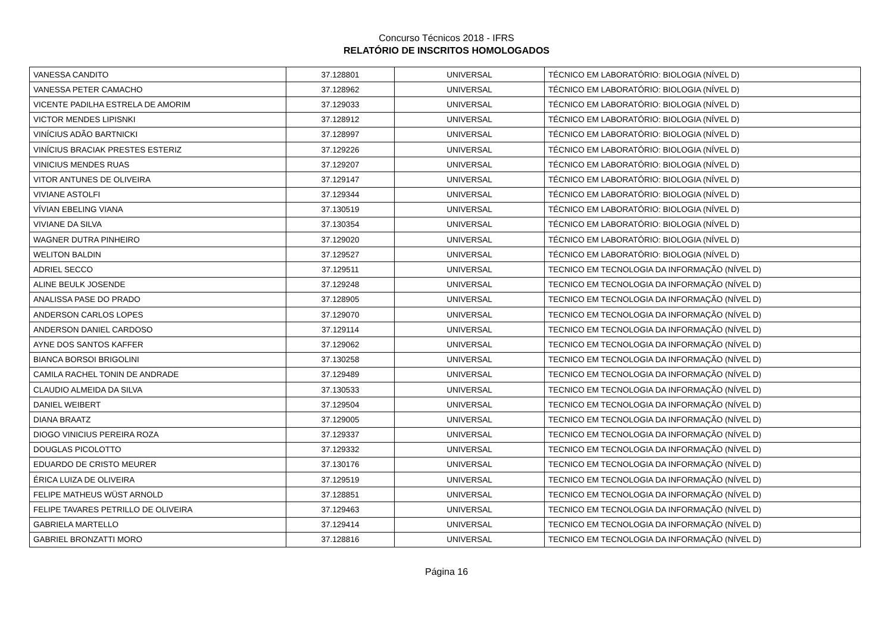Concurso Técnicos 2018 - IFRS
RELATÓRIO DE INSCRITOS HOMOLOGADOS
| VANESSA CANDITO | 37.128801 | UNIVERSAL | TÉCNICO EM LABORATÓRIO: BIOLOGIA (NÍVEL D) |
| VANESSA PETER CAMACHO | 37.128962 | UNIVERSAL | TÉCNICO EM LABORATÓRIO: BIOLOGIA (NÍVEL D) |
| VICENTE PADILHA ESTRELA DE AMORIM | 37.129033 | UNIVERSAL | TÉCNICO EM LABORATÓRIO: BIOLOGIA (NÍVEL D) |
| VICTOR MENDES LIPISNKI | 37.128912 | UNIVERSAL | TÉCNICO EM LABORATÓRIO: BIOLOGIA (NÍVEL D) |
| VINÍCIUS ADÃO BARTNICKI | 37.128997 | UNIVERSAL | TÉCNICO EM LABORATÓRIO: BIOLOGIA (NÍVEL D) |
| VINÍCIUS BRACIAK PRESTES ESTERIZ | 37.129226 | UNIVERSAL | TÉCNICO EM LABORATÓRIO: BIOLOGIA (NÍVEL D) |
| VINICIUS MENDES RUAS | 37.129207 | UNIVERSAL | TÉCNICO EM LABORATÓRIO: BIOLOGIA (NÍVEL D) |
| VITOR ANTUNES DE OLIVEIRA | 37.129147 | UNIVERSAL | TÉCNICO EM LABORATÓRIO: BIOLOGIA (NÍVEL D) |
| VIVIANE ASTOLFI | 37.129344 | UNIVERSAL | TÉCNICO EM LABORATÓRIO: BIOLOGIA (NÍVEL D) |
| VÍVIAN EBELING VIANA | 37.130519 | UNIVERSAL | TÉCNICO EM LABORATÓRIO: BIOLOGIA (NÍVEL D) |
| VIVIANE DA SILVA | 37.130354 | UNIVERSAL | TÉCNICO EM LABORATÓRIO: BIOLOGIA (NÍVEL D) |
| WAGNER DUTRA PINHEIRO | 37.129020 | UNIVERSAL | TÉCNICO EM LABORATÓRIO: BIOLOGIA (NÍVEL D) |
| WELITON BALDIN | 37.129527 | UNIVERSAL | TÉCNICO EM LABORATÓRIO: BIOLOGIA (NÍVEL D) |
| ADRIEL SECCO | 37.129511 | UNIVERSAL | TECNICO EM TECNOLOGIA DA INFORMAÇÃO (NÍVEL D) |
| ALINE BEULK JOSENDE | 37.129248 | UNIVERSAL | TECNICO EM TECNOLOGIA DA INFORMAÇÃO (NÍVEL D) |
| ANALISSA PASE DO PRADO | 37.128905 | UNIVERSAL | TECNICO EM TECNOLOGIA DA INFORMAÇÃO (NÍVEL D) |
| ANDERSON CARLOS LOPES | 37.129070 | UNIVERSAL | TECNICO EM TECNOLOGIA DA INFORMAÇÃO (NÍVEL D) |
| ANDERSON DANIEL CARDOSO | 37.129114 | UNIVERSAL | TECNICO EM TECNOLOGIA DA INFORMAÇÃO (NÍVEL D) |
| AYNE DOS SANTOS KAFFER | 37.129062 | UNIVERSAL | TECNICO EM TECNOLOGIA DA INFORMAÇÃO (NÍVEL D) |
| BIANCA BORSOI BRIGOLINI | 37.130258 | UNIVERSAL | TECNICO EM TECNOLOGIA DA INFORMAÇÃO (NÍVEL D) |
| CAMILA RACHEL TONIN DE ANDRADE | 37.129489 | UNIVERSAL | TECNICO EM TECNOLOGIA DA INFORMAÇÃO (NÍVEL D) |
| CLAUDIO ALMEIDA DA SILVA | 37.130533 | UNIVERSAL | TECNICO EM TECNOLOGIA DA INFORMAÇÃO (NÍVEL D) |
| DANIEL WEIBERT | 37.129504 | UNIVERSAL | TECNICO EM TECNOLOGIA DA INFORMAÇÃO (NÍVEL D) |
| DIANA BRAATZ | 37.129005 | UNIVERSAL | TECNICO EM TECNOLOGIA DA INFORMAÇÃO (NÍVEL D) |
| DIOGO VINICIUS PEREIRA ROZA | 37.129337 | UNIVERSAL | TECNICO EM TECNOLOGIA DA INFORMAÇÃO (NÍVEL D) |
| DOUGLAS PICOLOTTO | 37.129332 | UNIVERSAL | TECNICO EM TECNOLOGIA DA INFORMAÇÃO (NÍVEL D) |
| EDUARDO DE CRISTO MEURER | 37.130176 | UNIVERSAL | TECNICO EM TECNOLOGIA DA INFORMAÇÃO (NÍVEL D) |
| ÉRICA LUIZA DE OLIVEIRA | 37.129519 | UNIVERSAL | TECNICO EM TECNOLOGIA DA INFORMAÇÃO (NÍVEL D) |
| FELIPE MATHEUS WÜST ARNOLD | 37.128851 | UNIVERSAL | TECNICO EM TECNOLOGIA DA INFORMAÇÃO (NÍVEL D) |
| FELIPE TAVARES PETRILLO DE OLIVEIRA | 37.129463 | UNIVERSAL | TECNICO EM TECNOLOGIA DA INFORMAÇÃO (NÍVEL D) |
| GABRIELA MARTELLO | 37.129414 | UNIVERSAL | TECNICO EM TECNOLOGIA DA INFORMAÇÃO (NÍVEL D) |
| GABRIEL BRONZATTI MORO | 37.128816 | UNIVERSAL | TECNICO EM TECNOLOGIA DA INFORMAÇÃO (NÍVEL D) |
Página 16